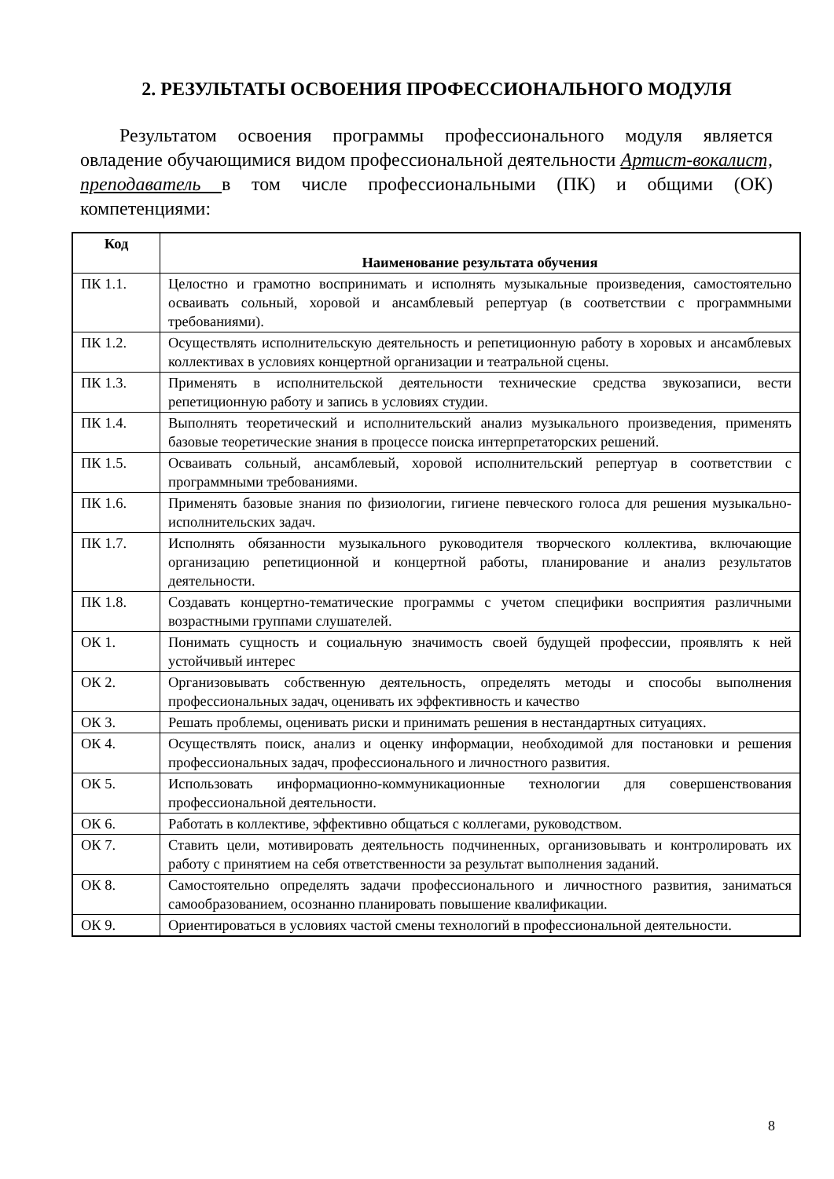2. РЕЗУЛЬТАТЫ ОСВОЕНИЯ ПРОФЕССИОНАЛЬНОГО МОДУЛЯ
Результатом освоения программы профессионального модуля является овладение обучающимися видом профессиональной деятельности Артист-вокалист, преподаватель в том числе профессиональными (ПК) и общими (ОК) компетенциями:
| Код | Наименование результата обучения |
| --- | --- |
| ПК 1.1. | Целостно и грамотно воспринимать и исполнять музыкальные произведения, самостоятельно осваивать сольный, хоровой и ансамблевый репертуар (в соответствии с программными требованиями). |
| ПК 1.2. | Осуществлять исполнительскую деятельность и репетиционную работу в хоровых и ансамблевых коллективах в условиях концертной организации и театральной сцены. |
| ПК 1.3. | Применять в исполнительской деятельности технические средства звукозаписи, вести репетиционную работу и запись в условиях студии. |
| ПК 1.4. | Выполнять теоретический и исполнительский анализ музыкального произведения, применять базовые теоретические знания в процессе поиска интерпретаторских решений. |
| ПК 1.5. | Осваивать сольный, ансамблевый, хоровой исполнительский репертуар в соответствии с программными требованиями. |
| ПК 1.6. | Применять базовые знания по физиологии, гигиене певческого голоса для решения музыкально-исполнительских задач. |
| ПК 1.7. | Исполнять обязанности музыкального руководителя творческого коллектива, включающие организацию репетиционной и концертной работы, планирование и анализ результатов деятельности. |
| ПК 1.8. | Создавать концертно-тематические программы с учетом специфики восприятия различными возрастными группами слушателей. |
| ОК 1. | Понимать сущность и социальную значимость своей будущей профессии, проявлять к ней устойчивый интерес |
| ОК 2. | Организовывать собственную деятельность, определять методы и способы выполнения профессиональных задач, оценивать их эффективность и качество |
| ОК 3. | Решать проблемы, оценивать риски и принимать решения в нестандартных ситуациях. |
| ОК 4. | Осуществлять поиск, анализ и оценку информации, необходимой для постановки и решения профессиональных задач, профессионального и личностного развития. |
| ОК 5. | Использовать информационно-коммуникационные технологии для совершенствования профессиональной деятельности. |
| ОК 6. | Работать в коллективе, эффективно общаться с коллегами, руководством. |
| ОК 7. | Ставить цели, мотивировать деятельность подчиненных, организовывать и контролировать их работу с принятием на себя ответственности за результат выполнения заданий. |
| ОК 8. | Самостоятельно определять задачи профессионального и личностного развития, заниматься самообразованием, осознанно планировать повышение квалификации. |
| ОК 9. | Ориентироваться в условиях частой смены технологий в профессиональной деятельности. |
8